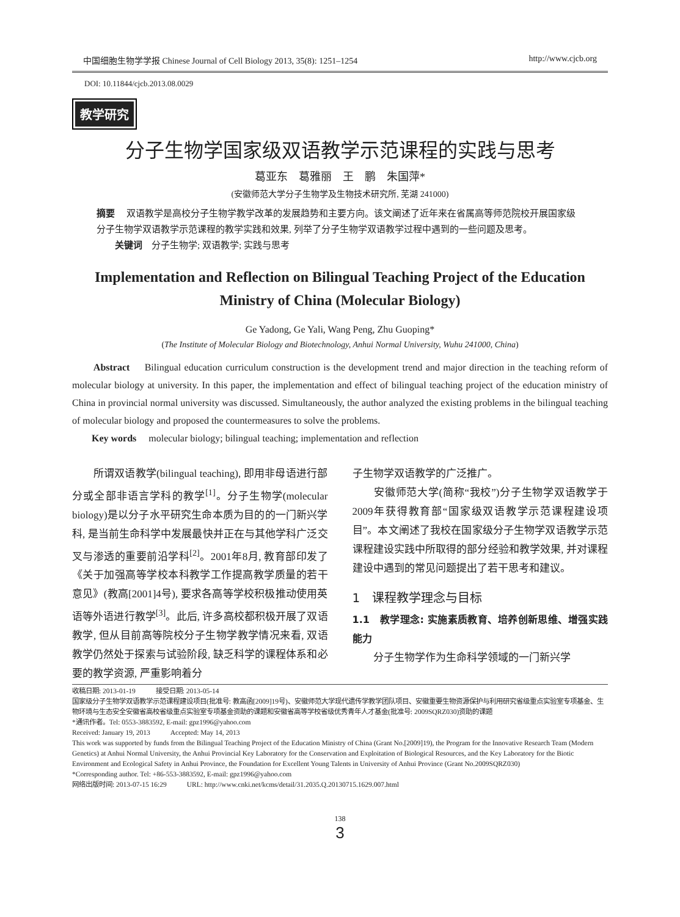中国细胞生物学学报 Chinese Journal of Cell Biology 2013, 35(8): 1251–1254 http://www.cjcb.org
DOI: 10.11844/cjcb.2013.08.0029
教学研究
分子生物学国家级双语教学示范课程的实践与思考
葛亚东　葛雅丽　王　鹏　朱国萍*
(安徽师范大学分子生物学及生物技术研究所, 芜湖 241000)
摘要　 双语教学是高校分子生物学教学改革的发展趋势和主要方向。该文阐述了近年来在省属高等师范院校开展国家级分子生物学双语教学示范课程的教学实践和效果, 列举了分子生物学双语教学过程中遇到的一些问题及思考。
　　关键词　分子生物学; 双语教学; 实践与思考
Implementation and Reflection on Bilingual Teaching Project of the Education Ministry of China (Molecular Biology)
Ge Yadong, Ge Yali, Wang Peng, Zhu Guoping*
(The Institute of Molecular Biology and Biotechnology, Anhui Normal University, Wuhu 241000, China)
　　Abstract　 Bilingual education curriculum construction is the development trend and major direction in the teaching reform of molecular biology at university. In this paper, the implementation and effect of bilingual teaching project of the education ministry of China in provincial normal university was discussed. Simultaneously, the author analyzed the existing problems in the bilingual teaching of molecular biology and proposed the countermeasures to solve the problems.
　　Key words　 molecular biology; bilingual teaching; implementation and reflection
　　所谓双语教学(bilingual teaching), 即用非母语进行部分或全部非语言学科的教学<sup>[1]</sup>。分子生物学(molecular biology)是以分子水平研究生命本质为目的的一门新兴学科, 是当前生命科学中发展最快并正在与其他学科广泛交叉与渗透的重要前沿学科<sup>[2]</sup>。2001年8月, 教育部印发了《关于加强高等学校本科教学工作提高教学质量的若干意见》(教高[2001]4号), 要求各高等学校积极推动使用英语等外语进行教学<sup>[3]</sup>。此后, 许多高校都积极开展了双语教学, 但从目前高等院校分子生物学教学情况来看, 双语教学仍然处于探索与试验阶段, 缺乏科学的课程体系和必要的教学资源, 严重影响着分
子生物学双语教学的广泛推广。
　　安徽师范大学(简称“我校”)分子生物学双语教学于2009年获得教育部“国家级双语教学示范课程建设项目”。本文阐述了我校在国家级分子生物学双语教学示范课程建设实践中所取得的部分经验和教学效果, 并对课程建设中遇到的常见问题提出了若干思考和建议。
1　课程教学理念与目标
1.1　教学理念: 实施素质教育、培养创新思维、增强实践能力
　　分子生物学作为生命科学领域的一门新兴学
收稿日期: 2013-01-19　　　接受日期: 2013-05-14
国家级分子生物学双语教学示范课程建设项目(批准号: 教高函[2009]19号)、安徽师范大学现代遗传学教学团队项目、安徽重要生物资源保护与利用研究省级重点实验室专项基金、生物环境与生态安全安徽省高校省级重点实验室专项基金资助的课题和安徽省高等学校省级优秀青年人才基金(批准号: 2009SQRZ030)资助的课题
*通讯作者。Tel: 0553-3883592, E-mail: gpz1996@yahoo.com
Received: January 19, 2013　　　Accepted: May 14, 2013
This work was supported by funds from the Bilingual Teaching Project of the Education Ministry of China (Grant No.[2009]19), the Program for the Innovative Research Team (Modern Genetics) at Anhui Normal University, the Anhui Provincial Key Laboratory for the Conservation and Exploitation of Biological Resources, and the Key Laboratory for the Biotic Environment and Ecological Safety in Anhui Province, the Foundation for Excellent Young Talents in University of Anhui Province (Grant No.2009SQRZ030)
*Corresponding author. Tel: +86-553-3883592, E-mail: gpz1996@yahoo.com
网络出版时间: 2013-07-15 16:29　　　URL: http://www.cnki.net/kcms/detail/31.2035.Q.20130715.1629.007.html
138
3